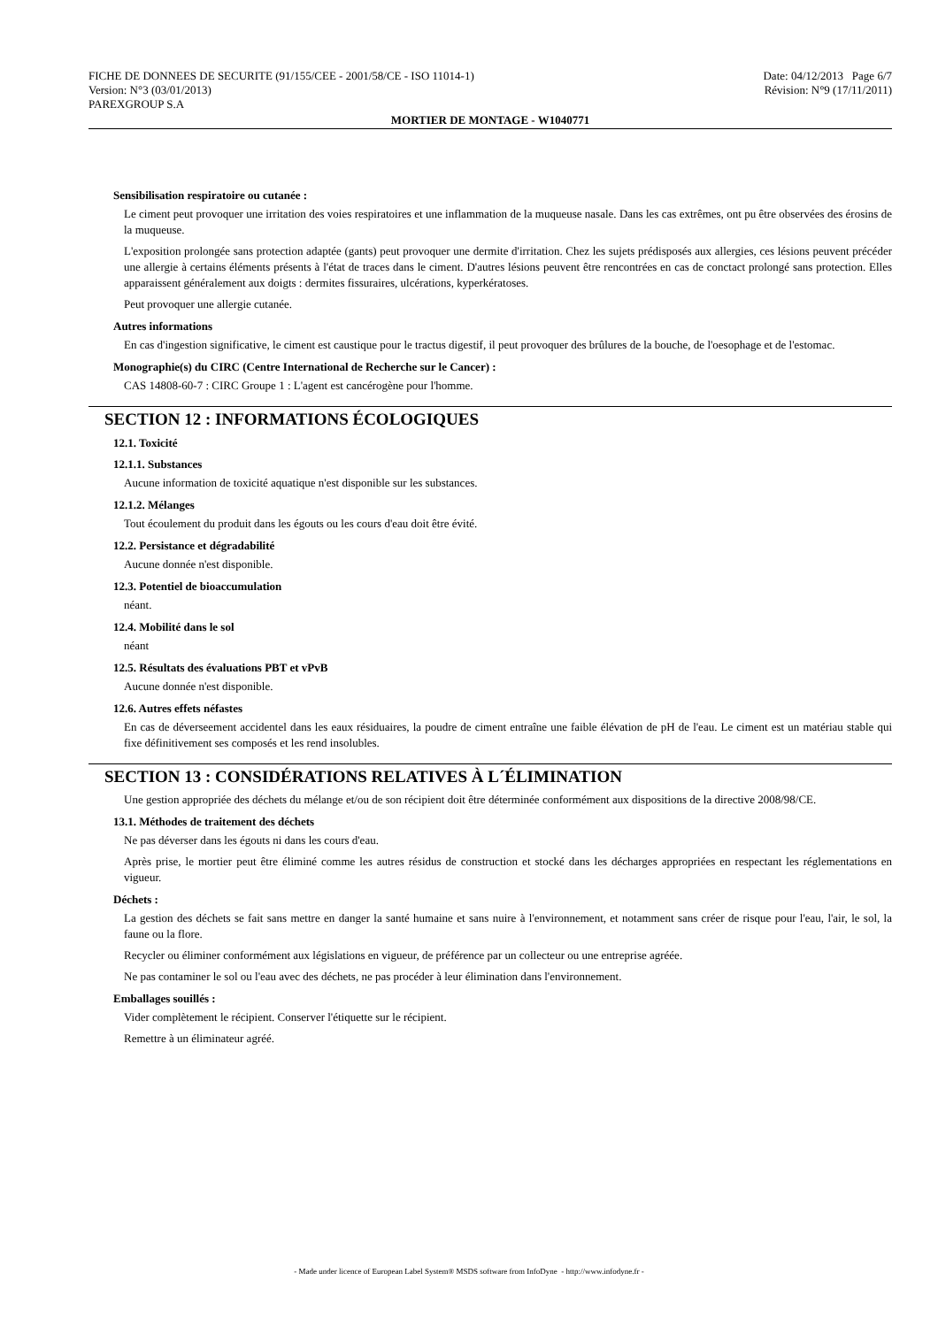FICHE DE DONNEES DE SECURITE (91/155/CEE - 2001/58/CE - ISO 11014-1) Date: 04/12/2013 Page 6/7
Version: N°3 (03/01/2013) Révision: N°9 (17/11/2011)
PAREXGROUP S.A
MORTIER DE MONTAGE - W1040771
Sensibilisation respiratoire ou cutanée :
Le ciment peut provoquer une irritation des voies respiratoires et une inflammation de la muqueuse nasale. Dans les cas extrêmes, ont pu être observées des érosins de la muqueuse.
L'exposition prolongée sans protection adaptée (gants) peut provoquer une dermite d'irritation. Chez les sujets prédisposés aux allergies, ces lésions peuvent précéder une allergie à certains éléments présents à l'état de traces dans le ciment. D'autres lésions peuvent être rencontrées en cas de conctact prolongé sans protection. Elles apparaissent généralement aux doigts : dermites fissuraires, ulcérations, kyperkératoses.
Peut provoquer une allergie cutanée.
Autres informations
En cas d'ingestion significative, le ciment est caustique pour le tractus digestif, il peut provoquer des brûlures de la bouche, de l'oesophage et de l'estomac.
Monographie(s) du CIRC (Centre International de Recherche sur le Cancer) :
CAS 14808-60-7 : CIRC Groupe 1 : L'agent est cancérogène pour l'homme.
SECTION 12 : INFORMATIONS ÉCOLOGIQUES
12.1. Toxicité
12.1.1. Substances
Aucune information de toxicité aquatique n'est disponible sur les substances.
12.1.2. Mélanges
Tout écoulement du produit dans les égouts ou les cours d'eau doit être évité.
12.2. Persistance et dégradabilité
Aucune donnée n'est disponible.
12.3. Potentiel de bioaccumulation
néant.
12.4. Mobilité dans le sol
néant
12.5. Résultats des évaluations PBT et vPvB
Aucune donnée n'est disponible.
12.6. Autres effets néfastes
En cas de déverseement accidentel dans les eaux résiduaires, la poudre de ciment entraîne une faible élévation de pH de l'eau. Le ciment est un matériau stable qui fixe définitivement ses composés et les rend insolubles.
SECTION 13 : CONSIDÉRATIONS RELATIVES À L´ÉLIMINATION
Une gestion appropriée des déchets du mélange et/ou de son récipient doit être déterminée conformément aux dispositions de la directive 2008/98/CE.
13.1. Méthodes de traitement des déchets
Ne pas déverser dans les égouts ni dans les cours d'eau.
Après prise, le mortier peut être éliminé comme les autres résidus de construction et stocké dans les décharges appropriées en respectant les réglementations en vigueur.
Déchets :
La gestion des déchets se fait sans mettre en danger la santé humaine et sans nuire à l'environnement, et notamment sans créer de risque pour l'eau, l'air, le sol, la faune ou la flore.
Recycler ou éliminer conformément aux législations en vigueur, de préférence par un collecteur ou une entreprise agréée.
Ne pas contaminer le sol ou l'eau avec des déchets, ne pas procéder à leur élimination dans l'environnement.
Emballages souillés :
Vider complètement le récipient. Conserver l'étiquette sur le récipient.
Remettre à un éliminateur agréé.
- Made under licence of European Label System® MSDS software from InfoDyne - http://www.infodyne.fr -